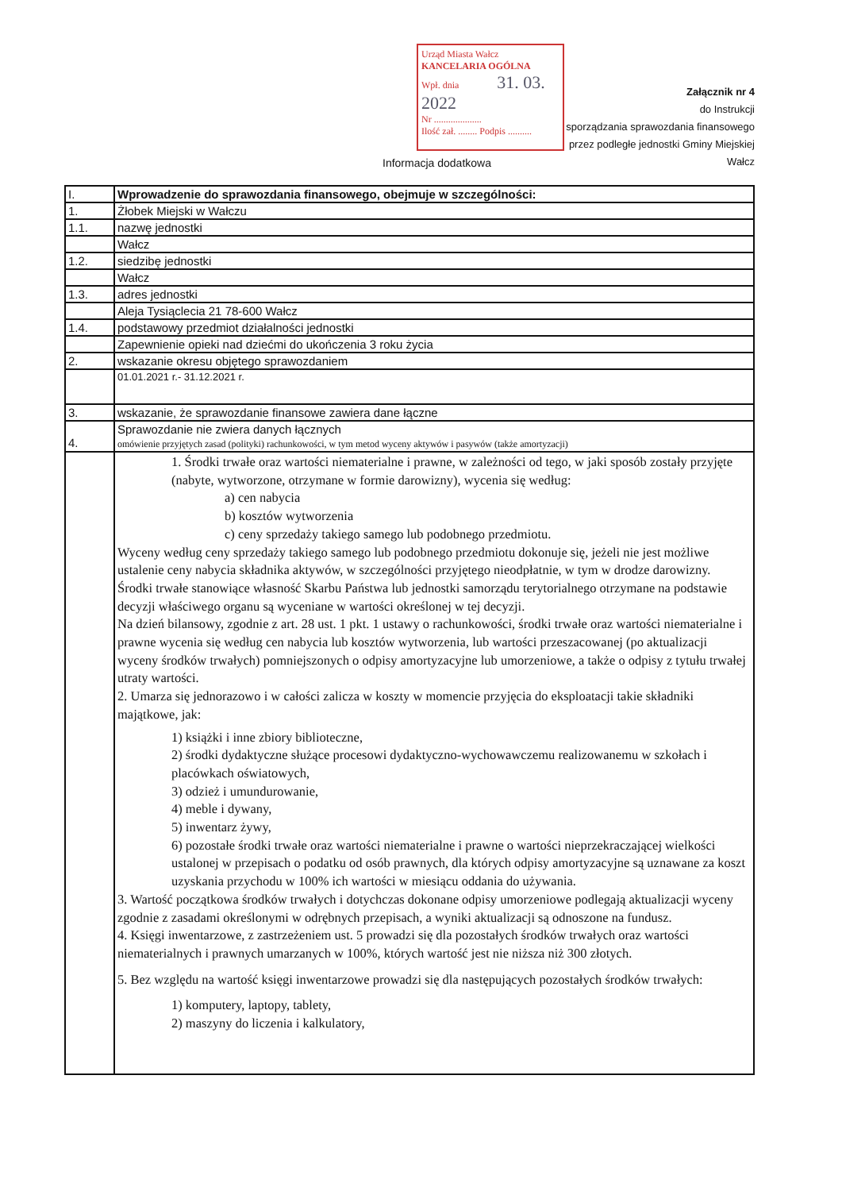Urząd Miasta Wałcz
KANCELARIA OGÓLNA
Wpł. dnia 31. 03. 2022
Nr ....................
Ilość zał. ........ Podpis ..........
Załącznik nr 4
do Instrukcji
sporządzania sprawozdania finansowego
przez podległe jednostki Gminy Miejskiej Wałcz
Informacja dodatkowa
| I. | Wprowadzenie do sprawozdania finansowego, obejmuje w szczególności: |
| 1. | Żłobek Miejski w Wałczu |
| 1.1. | nazwę jednostki |
| | Wałcz |
| 1.2. | siedzibę jednostki |
| | Wałcz |
| 1.3. | adres jednostki |
| | Aleja Tysiąclecia 21 78-600 Wałcz |
| 1.4. | podstawowy przedmiot działalności jednostki |
| | Zapewnienie opieki nad dziećmi do ukończenia 3 roku życia |
| 2. | wskazanie okresu objętego sprawozdaniem |
| | 01.01.2021 r.- 31.12.2021 r. |
| 3. | wskazanie, że sprawozdanie finansowe zawiera dane łączne |
| 4. | Sprawozdanie nie zwiera danych łącznych omówienie przyjętych zasad (polityki) rachunkowości, w tym metod wyceny aktywów i pasywów (także amortyzacji) |
| | 1. Środki trwałe oraz wartości niematerialne i prawne, w zależności od tego, w jaki sposób zostały przyjęte (nabyte, wytworzone, otrzymane w formie darowizny), wycenia się według: a) cen nabycia b) kosztów wytworzenia c) ceny sprzedaży takiego samego lub podobnego przedmiotu. Wyceny według ceny sprzedaży takiego samego lub podobnego przedmiotu dokonuje się, jeżeli nie jest możliwe ustalenie ceny nabycia składnika aktywów, w szczególności przyjętego nieodpłatnie, w tym w drodze darowizny. Środki trwałe stanowiące własność Skarbu Państwa lub jednostki samorządu terytorialnego otrzymane na podstawie decyzji właściwego organu są wyceniane w wartości określonej w tej decyzji. Na dzień bilansowy, zgodnie z art. 28 ust. 1 pkt. 1 ustawy o rachunkowości, środki trwałe oraz wartości niematerialne i prawne wycenia się według cen nabycia lub kosztów wytworzenia, lub wartości przeszacowanej (po aktualizacji wyceny środków trwałych) pomniejszonych o odpisy amortyzacyjne lub umorzeniowe, a także o odpisy z tytułu trwałej utraty wartości. 2. Umarza się jednorazowo i w całości zalicza w koszty w momencie przyjęcia do eksploatacji takie składniki majątkowe, jak: 1) książki i inne zbiory biblioteczne, 2) środki dydaktyczne służące procesowi dydaktyczno-wychowawczemu realizowanemu w szkołach i placówkach oświatowych, 3) odzież i umundurowanie, 4) meble i dywany, 5) inwentarz żywy, 6) pozostałe środki trwałe oraz wartości niematerialne i prawne o wartości nieprzekraczającej wielkości ustalonej w przepisach o podatku od osób prawnych, dla których odpisy amortyzacyjne są uznawane za koszt uzyskania przychodu w 100% ich wartości w miesiącu oddania do używania. 3. Wartość początkowa środków trwałych i dotychczas dokonane odpisy umorzeniowe podlegają aktualizacji wyceny zgodnie z zasadami określonymi w odrębnych przepisach, a wyniki aktualizacji są odnoszone na fundusz. 4. Księgi inwentarzowe, z zastrzeżeniem ust. 5 prowadzi się dla pozostałych środków trwałych oraz wartości niematerialnych i prawnych umarzanych w 100%, których wartość jest nie niższa niż 300 złotych. 5. Bez względu na wartość księgi inwentarzowe prowadzi się dla następujących pozostałych środków trwałych: 1) komputery, laptopy, tablety, 2) maszyny do liczenia i kalkulatory, |